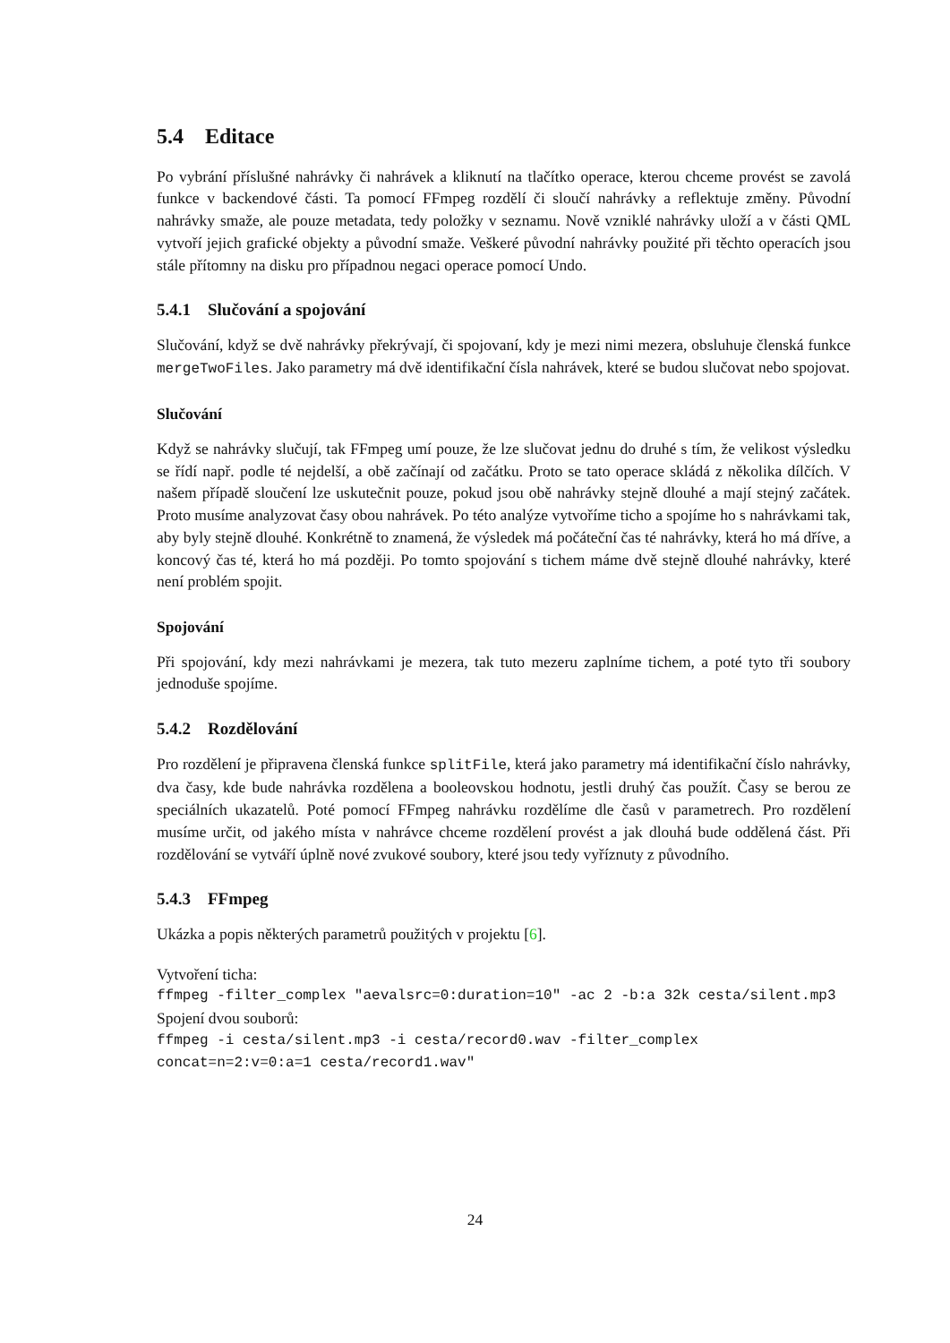5.4 Editace
Po vybrání příslušné nahrávky či nahrávek a kliknutí na tlačítko operace, kterou chceme provést se zavolá funkce v backendové části. Ta pomocí FFmpeg rozdělí či sloučí nahrávky a reflektuje změny. Původní nahrávky smaže, ale pouze metadata, tedy položky v seznamu. Nově vzniklé nahrávky uloží a v části QML vytvoří jejich grafické objekty a původní smaže. Veškeré původní nahrávky použité při těchto operacích jsou stále přítomny na disku pro případnou negaci operace pomocí Undo.
5.4.1 Slučování a spojování
Slučování, když se dvě nahrávky překrývají, či spojovaní, kdy je mezi nimi mezera, obsluhuje členská funkce mergeTwoFiles. Jako parametry má dvě identifikační čísla nahrávek, které se budou slučovat nebo spojovat.
Slučování
Když se nahrávky slučují, tak FFmpeg umí pouze, že lze slučovat jednu do druhé s tím, že velikost výsledku se řídí např. podle té nejdelší, a obě začínají od začátku. Proto se tato operace skládá z několika dílčích. V našem případě sloučení lze uskutečnit pouze, pokud jsou obě nahrávky stejně dlouhé a mají stejný začátek. Proto musíme analyzovat časy obou nahrávek. Po této analýze vytvoříme ticho a spojíme ho s nahrávkami tak, aby byly stejně dlouhé. Konkrétně to znamená, že výsledek má počáteční čas té nahrávky, která ho má dříve, a koncový čas té, která ho má později. Po tomto spojování s tichem máme dvě stejně dlouhé nahrávky, které není problém spojit.
Spojování
Při spojování, kdy mezi nahrávkami je mezera, tak tuto mezeru zaplníme tichem, a poté tyto tři soubory jednoduše spojíme.
5.4.2 Rozdělování
Pro rozdělení je připravena členská funkce splitFile, která jako parametry má identifikační číslo nahrávky, dva časy, kde bude nahrávka rozdělena a booleovskou hodnotu, jestli druhý čas použít. Časy se berou ze speciálních ukazatelů. Poté pomocí FFmpeg nahrávku rozdělíme dle časů v parametrech. Pro rozdělení musíme určit, od jakého místa v nahrávce chceme rozdělení provést a jak dlouhá bude oddělená část. Při rozdělování se vytváří úplně nové zvukové soubory, které jsou tedy vyříznuty z původního.
5.4.3 FFmpeg
Ukázka a popis některých parametrů použitých v projektu [6].
Vytvoření ticha:
ffmpeg -filter_complex "aevalsrc=0:duration=10" -ac 2 -b:a 32k cesta/silent.mp3
Spojení dvou souborů:
ffmpeg -i cesta/silent.mp3 -i cesta/record0.wav -filter_complex
concat=n=2:v=0:a=1 cesta/record1.wav"
24